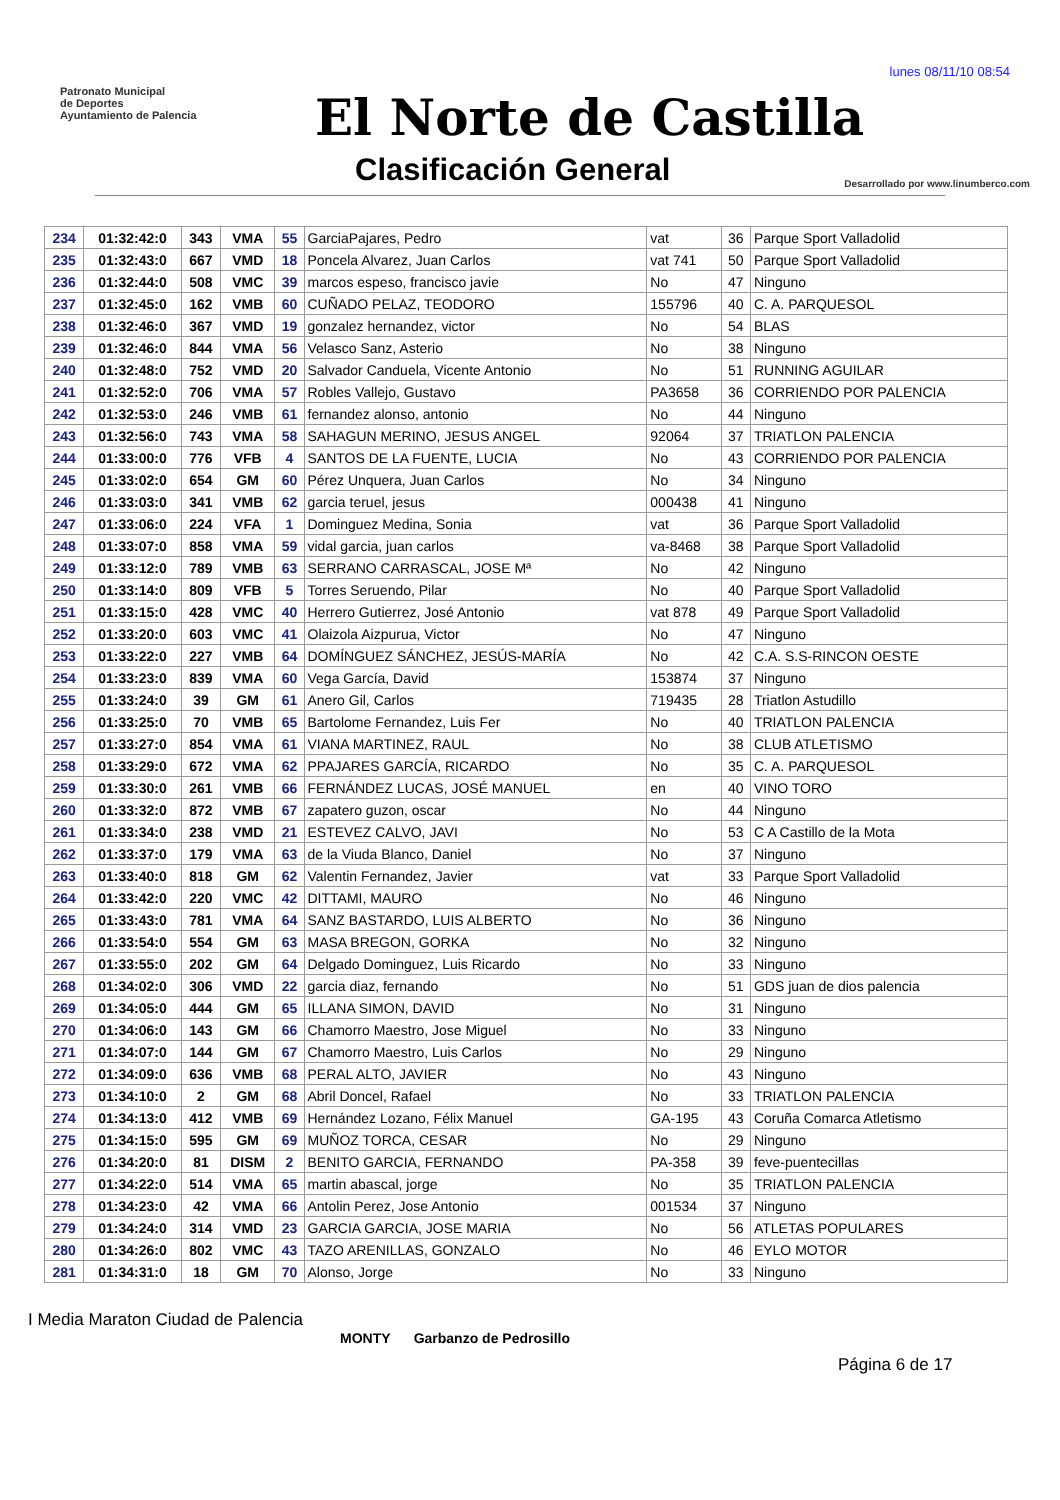lunes 08/11/10 08:54
Patronato Municipal
de Deportes
Ayuntamiento de Palencia
El Norte de Castilla
Clasificación General
Desarrollado por www.linumberco.com
| 234 | 01:32:42:0 | 343 | VMA | 55 | GarciaPajares, Pedro | vat | 36 | Parque Sport Valladolid |
| 235 | 01:32:43:0 | 667 | VMD | 18 | Poncela Alvarez, Juan Carlos | vat 741 | 50 | Parque Sport Valladolid |
| 236 | 01:32:44:0 | 508 | VMC | 39 | marcos espeso, francisco javie | No | 47 | Ninguno |
| 237 | 01:32:45:0 | 162 | VMB | 60 | CUÑADO PELAZ, TEODORO | 155796 | 40 | C. A. PARQUESOL |
| 238 | 01:32:46:0 | 367 | VMD | 19 | gonzalez hernandez, victor | No | 54 | BLAS |
| 239 | 01:32:46:0 | 844 | VMA | 56 | Velasco Sanz, Asterio | No | 38 | Ninguno |
| 240 | 01:32:48:0 | 752 | VMD | 20 | Salvador Canduela, Vicente Antonio | No | 51 | RUNNING AGUILAR |
| 241 | 01:32:52:0 | 706 | VMA | 57 | Robles Vallejo, Gustavo | PA3658 | 36 | CORRIENDO POR PALENCIA |
| 242 | 01:32:53:0 | 246 | VMB | 61 | fernandez alonso, antonio | No | 44 | Ninguno |
| 243 | 01:32:56:0 | 743 | VMA | 58 | SAHAGUN MERINO, JESUS ANGEL | 92064 | 37 | TRIATLON PALENCIA |
| 244 | 01:33:00:0 | 776 | VFB | 4 | SANTOS DE LA FUENTE, LUCIA | No | 43 | CORRIENDO POR PALENCIA |
| 245 | 01:33:02:0 | 654 | GM | 60 | Pérez Unquera, Juan Carlos | No | 34 | Ninguno |
| 246 | 01:33:03:0 | 341 | VMB | 62 | garcia teruel, jesus | 000438 | 41 | Ninguno |
| 247 | 01:33:06:0 | 224 | VFA | 1 | Dominguez Medina, Sonia | vat | 36 | Parque Sport Valladolid |
| 248 | 01:33:07:0 | 858 | VMA | 59 | vidal garcia, juan carlos | va-8468 | 38 | Parque Sport Valladolid |
| 249 | 01:33:12:0 | 789 | VMB | 63 | SERRANO CARRASCAL, JOSE Mª | No | 42 | Ninguno |
| 250 | 01:33:14:0 | 809 | VFB | 5 | Torres Seruendo, Pilar | No | 40 | Parque Sport Valladolid |
| 251 | 01:33:15:0 | 428 | VMC | 40 | Herrero Gutierrez, José Antonio | vat 878 | 49 | Parque Sport Valladolid |
| 252 | 01:33:20:0 | 603 | VMC | 41 | Olaizola Aizpurua, Victor | No | 47 | Ninguno |
| 253 | 01:33:22:0 | 227 | VMB | 64 | DOMÍNGUEZ SÁNCHEZ, JESÚS-MARÍA | No | 42 | C.A. S.S-RINCON OESTE |
| 254 | 01:33:23:0 | 839 | VMA | 60 | Vega García, David | 153874 | 37 | Ninguno |
| 255 | 01:33:24:0 | 39 | GM | 61 | Anero Gil, Carlos | 719435 | 28 | Triatlon Astudillo |
| 256 | 01:33:25:0 | 70 | VMB | 65 | Bartolome Fernandez, Luis Fer | No | 40 | TRIATLON PALENCIA |
| 257 | 01:33:27:0 | 854 | VMA | 61 | VIANA MARTINEZ, RAUL | No | 38 | CLUB ATLETISMO |
| 258 | 01:33:29:0 | 672 | VMA | 62 | PPAJARES GARCÍA, RICARDO | No | 35 | C. A. PARQUESOL |
| 259 | 01:33:30:0 | 261 | VMB | 66 | FERNÁNDEZ LUCAS, JOSÉ MANUEL | en | 40 | VINO TORO |
| 260 | 01:33:32:0 | 872 | VMB | 67 | zapatero guzon, oscar | No | 44 | Ninguno |
| 261 | 01:33:34:0 | 238 | VMD | 21 | ESTEVEZ CALVO, JAVI | No | 53 | C A Castillo de la Mota |
| 262 | 01:33:37:0 | 179 | VMA | 63 | de la Viuda Blanco, Daniel | No | 37 | Ninguno |
| 263 | 01:33:40:0 | 818 | GM | 62 | Valentin Fernandez, Javier | vat | 33 | Parque Sport Valladolid |
| 264 | 01:33:42:0 | 220 | VMC | 42 | DITTAMI, MAURO | No | 46 | Ninguno |
| 265 | 01:33:43:0 | 781 | VMA | 64 | SANZ BASTARDO, LUIS ALBERTO | No | 36 | Ninguno |
| 266 | 01:33:54:0 | 554 | GM | 63 | MASA BREGON, GORKA | No | 32 | Ninguno |
| 267 | 01:33:55:0 | 202 | GM | 64 | Delgado Dominguez, Luis Ricardo | No | 33 | Ninguno |
| 268 | 01:34:02:0 | 306 | VMD | 22 | garcia diaz, fernando | No | 51 | GDS juan de dios palencia |
| 269 | 01:34:05:0 | 444 | GM | 65 | ILLANA SIMON, DAVID | No | 31 | Ninguno |
| 270 | 01:34:06:0 | 143 | GM | 66 | Chamorro Maestro, Jose Miguel | No | 33 | Ninguno |
| 271 | 01:34:07:0 | 144 | GM | 67 | Chamorro Maestro, Luis Carlos | No | 29 | Ninguno |
| 272 | 01:34:09:0 | 636 | VMB | 68 | PERAL ALTO, JAVIER | No | 43 | Ninguno |
| 273 | 01:34:10:0 | 2 | GM | 68 | Abril Doncel, Rafael | No | 33 | TRIATLON PALENCIA |
| 274 | 01:34:13:0 | 412 | VMB | 69 | Hernández Lozano, Félix Manuel | GA-195 | 43 | Coruña Comarca Atletismo |
| 275 | 01:34:15:0 | 595 | GM | 69 | MUÑOZ TORCA, CESAR | No | 29 | Ninguno |
| 276 | 01:34:20:0 | 81 | DISM | 2 | BENITO GARCIA, FERNANDO | PA-358 | 39 | feve-puentecillas |
| 277 | 01:34:22:0 | 514 | VMA | 65 | martin abascal, jorge | No | 35 | TRIATLON PALENCIA |
| 278 | 01:34:23:0 | 42 | VMA | 66 | Antolin Perez, Jose Antonio | 001534 | 37 | Ninguno |
| 279 | 01:34:24:0 | 314 | VMD | 23 | GARCIA GARCIA, JOSE MARIA | No | 56 | ATLETAS POPULARES |
| 280 | 01:34:26:0 | 802 | VMC | 43 | TAZO ARENILLAS, GONZALO | No | 46 | EYLO MOTOR |
| 281 | 01:34:31:0 | 18 | GM | 70 | Alonso, Jorge | No | 33 | Ninguno |
I Media Maraton Ciudad de Palencia
MONTY Garbanzo de Pedrosillo
Página 6 de 17